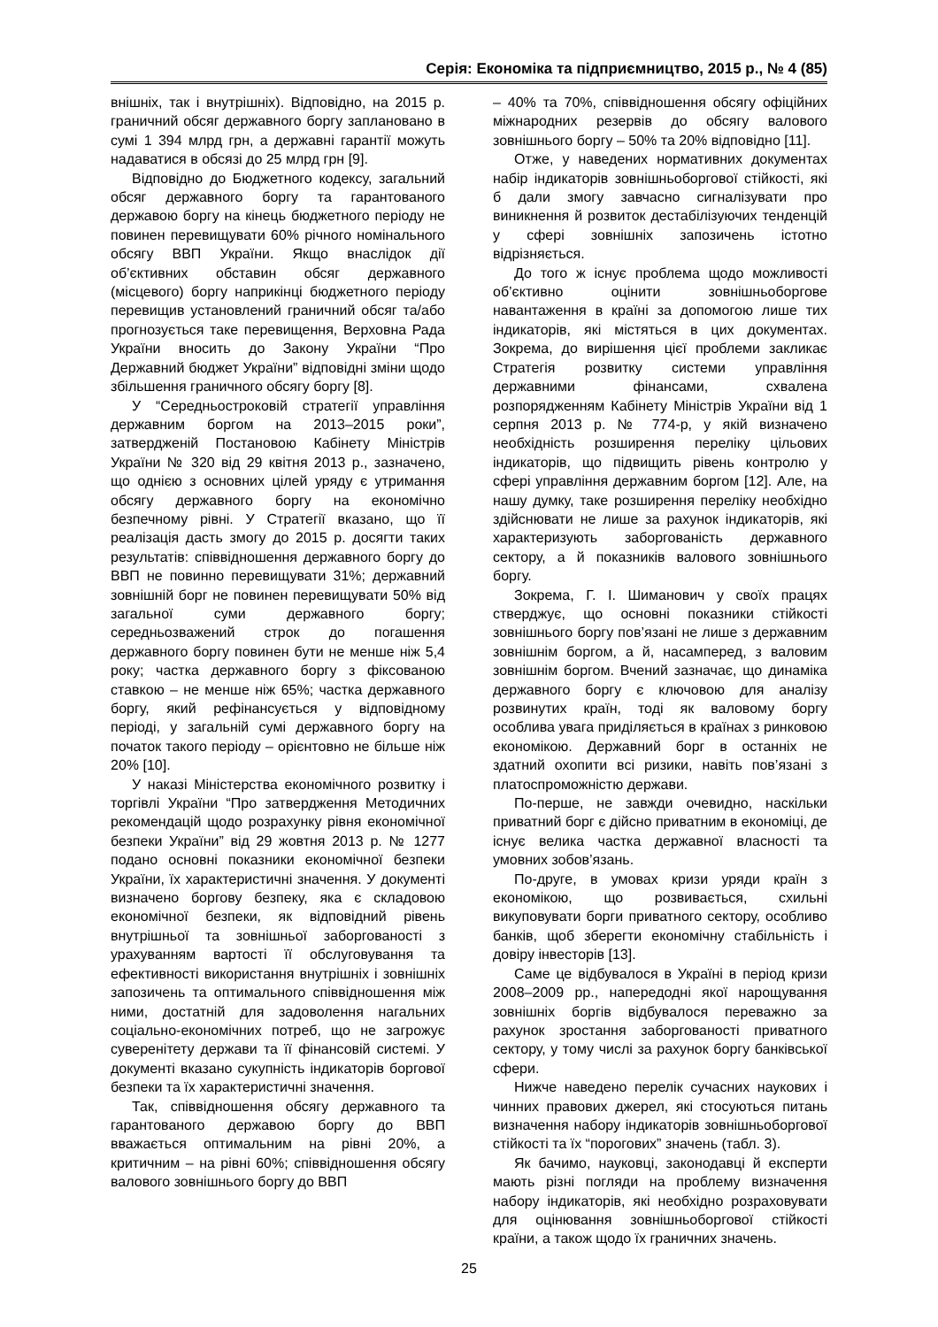Серія: Економіка та підприємництво, 2015 р., № 4 (85)
внішніх, так і внутрішніх). Відповідно, на 2015 р. граничний обсяг державного боргу заплановано в сумі 1 394 млрд грн, а державні гарантії можуть надаватися в обсязі до 25 млрд грн [9].
Відповідно до Бюджетного кодексу, загальний обсяг державного боргу та гарантованого державою боргу на кінець бюджетного періоду не повинен перевищувати 60% річного номінального обсягу ВВП України. Якщо внаслідок дії об’єктивних обставин обсяг державного (місцевого) боргу наприкінці бюджетного періоду перевищив установлений граничний обсяг та/або прогнозується таке перевищення, Верховна Рада України вносить до Закону України “Про Державний бюджет України” відповідні зміни щодо збільшення граничного обсягу боргу [8].
У “Середньостроковій стратегії управління державним боргом на 2013–2015 роки”, затвердженій Постановою Кабінету Міністрів України № 320 від 29 квітня 2013 р., зазначено, що однією з основних цілей уряду є утримання обсягу державного боргу на економічно безпечному рівні. У Стратегії вказано, що її реалізація дасть змогу до 2015 р. досягти таких результатів: співвідношення державного боргу до ВВП не повинно перевищувати 31%; державний зовнішній борг не повинен перевищувати 50% від загальної суми державного боргу; середньозважений строк до погашення державного боргу повинен бути не менше ніж 5,4 року; частка державного боргу з фіксованою ставкою – не менше ніж 65%; частка державного боргу, який рефінансується у відповідному періоді, у загальній сумі державного боргу на початок такого періоду – орієнтовно не більше ніж 20% [10].
У наказі Міністерства економічного розвитку і торгівлі України “Про затвердження Методичних рекомендацій щодо розрахунку рівня економічної безпеки України” від 29 жовтня 2013 р. № 1277 подано основні показники економічної безпеки України, їх характеристичні значення. У документі визначено боргову безпеку, яка є складовою економічної безпеки, як відповідний рівень внутрішньої та зовнішньої заборгованості з урахуванням вартості її обслуговування та ефективності використання внутрішніх і зовнішніх запозичень та оптимального співвідношення між ними, достатній для задоволення нагальних соціально-економічних потреб, що не загрожує суверенітету держави та її фінансовій системі. У документі вказано сукупність індикаторів боргової безпеки та їх характеристичні значення.
Так, співвідношення обсягу державного та гарантованого державою боргу до ВВП вважається оптимальним на рівні 20%, а критичним – на рівні 60%; співвідношення обсягу валового зовнішнього боргу до ВВП
– 40% та 70%, співвідношення обсягу офіційних міжнародних резервів до обсягу валового зовнішнього боргу – 50% та 20% відповідно [11].
Отже, у наведених нормативних документах набір індикаторів зовнішньоборгової стійкості, які б дали змогу завчасно сигналізувати про виникнення й розвиток дестабілізуючих тенденцій у сфері зовнішніх запозичень істотно відрізняється.
До того ж існує проблема щодо можливості об’єктивно оцінити зовнішньоборгове навантаження в країні за допомогою лише тих індикаторів, які містяться в цих документах. Зокрема, до вирішення цієї проблеми закликає Стратегія розвитку системи управління державними фінансами, схвалена розпорядженням Кабінету Міністрів України від 1 серпня 2013 р. № 774-р, у якій визначено необхідність розширення переліку цільових індикаторів, що підвищить рівень контролю у сфері управління державним боргом [12]. Але, на нашу думку, таке розширення переліку необхідно здійснювати не лише за рахунок індикаторів, які характеризують заборгованість державного сектору, а й показників валового зовнішнього боргу.
Зокрема, Г. І. Шиманович у своїх працях стверджує, що основні показники стійкості зовнішнього боргу пов’язані не лише з державним зовнішнім боргом, а й, насамперед, з валовим зовнішнім боргом. Вчений зазначає, що динаміка державного боргу є ключовою для аналізу розвинутих країн, тоді як валовому боргу особлива увага приділяється в країнах з ринковою економікою. Державний борг в останніх не здатний охопити всі ризики, навіть пов’язані з платоспроможністю держави.
По-перше, не завжди очевидно, наскільки приватний борг є дійсно приватним в економіці, де існує велика частка державної власності та умовних зобов’язань.
По-друге, в умовах кризи уряди країн з економікою, що розвивається, схильні викуповувати борги приватного сектору, особливо банків, щоб зберегти економічну стабільність і довіру інвесторів [13].
Саме це відбувалося в Україні в період кризи 2008–2009 рр., напередодні якої нарощування зовнішніх боргів відбувалося переважно за рахунок зростання заборгованості приватного сектору, у тому числі за рахунок боргу банківської сфери.
Нижче наведено перелік сучасних наукових і чинних правових джерел, які стосуються питань визначення набору індикаторів зовнішньоборгової стійкості та їх “порогових” значень (табл. 3).
Як бачимо, науковці, законодавці й експерти мають різні погляди на проблему визначення набору індикаторів, які необхідно розраховувати для оцінювання зовнішньоборгової стійкості країни, а також щодо їх граничних значень.
25